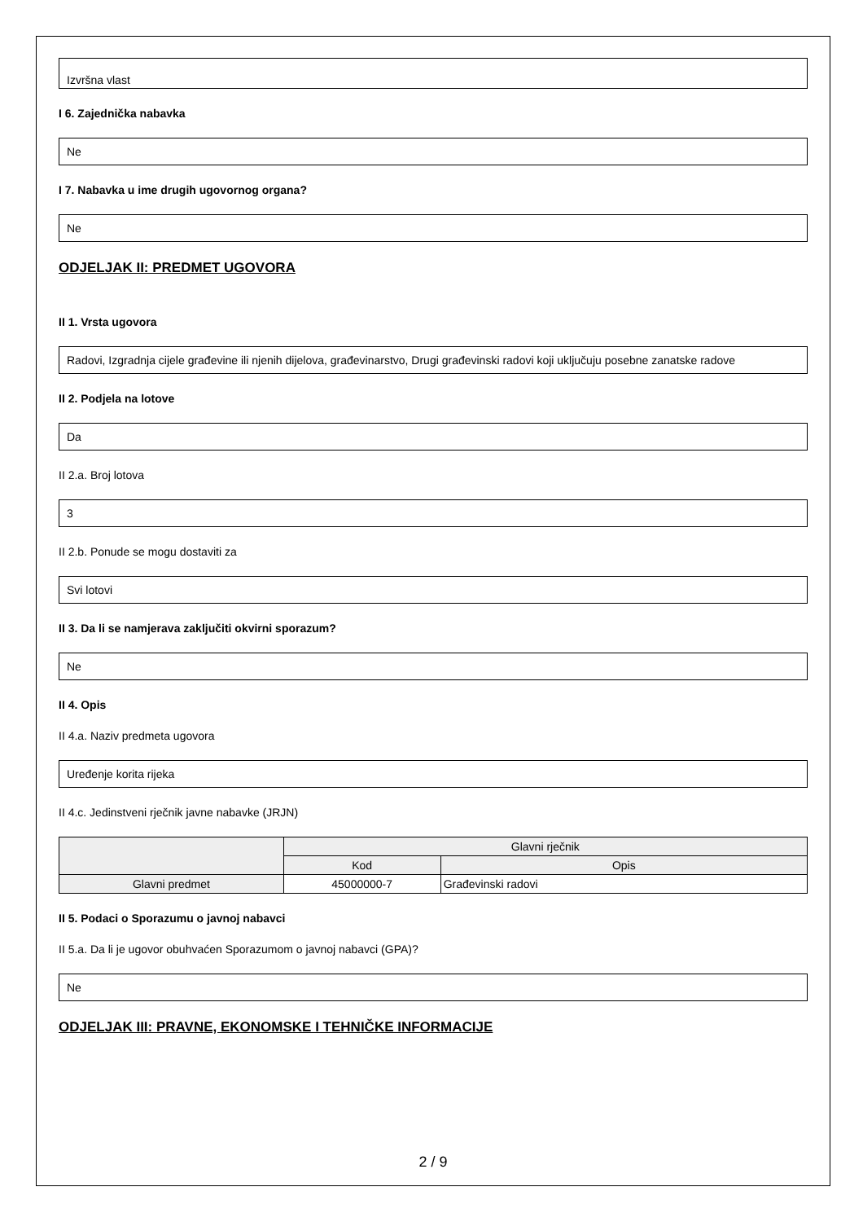Izvršna vlast
I 6. Zajednička nabavka
Ne
I 7. Nabavka u ime drugih ugovornog organa?
Ne
ODJELJAK II: PREDMET UGOVORA
II 1. Vrsta ugovora
Radovi, Izgradnja cijele građevine ili njenih dijelova, građevinarstvo, Drugi građevinski radovi koji uključuju posebne zanatske radove
II 2. Podjela na lotove
Da
II 2.a. Broj lotova
3
II 2.b. Ponude se mogu dostaviti za
Svi lotovi
II 3. Da li se namjerava zaključiti okvirni sporazum?
Ne
II 4. Opis
II 4.a. Naziv predmeta ugovora
Uređenje korita rijeka
II 4.c. Jedinstveni rječnik javne nabavke (JRJN)
| | Glavni rječnik | |
| --- | --- | --- |
| | Kod | Opis |
| Glavni predmet | 45000000-7 | Građevinski radovi |
II 5. Podaci o Sporazumu o javnoj nabavci
II 5.a. Da li je ugovor obuhvaćen Sporazumom o javnoj nabavci (GPA)?
Ne
ODJELJAK III: PRAVNE, EKONOMSKE I TEHNIČKE INFORMACIJE
2 / 9